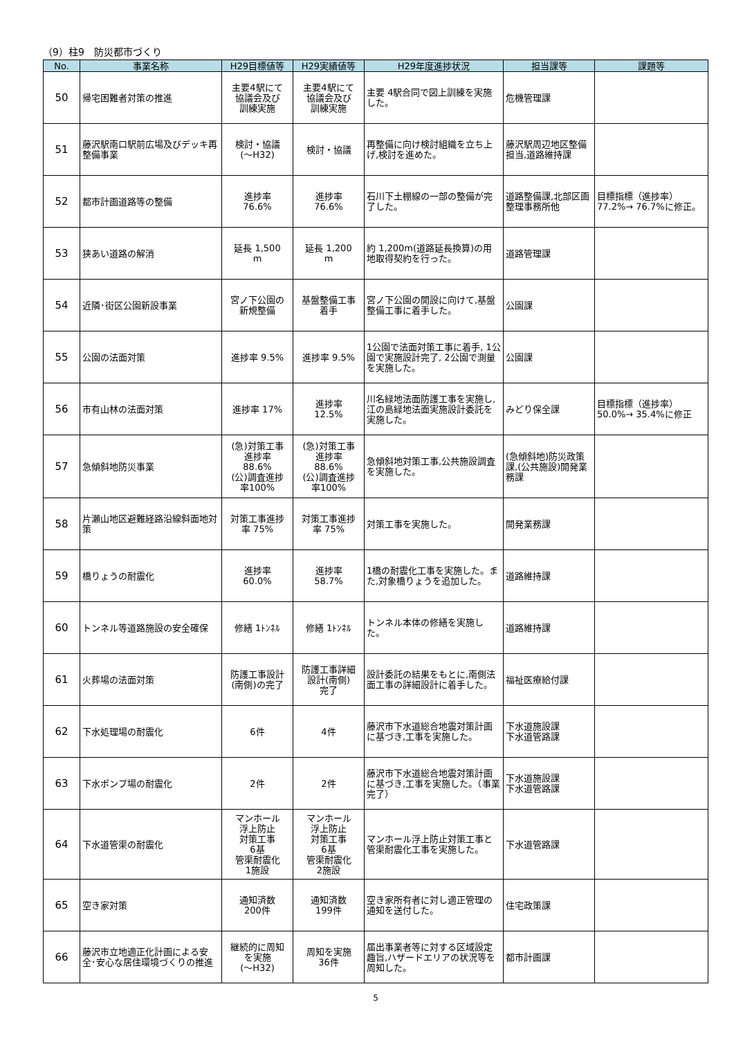（9）柱9　防災都市づくり
| No. | 事業名称 | H29目標値等 | H29実績値等 | H29年度進捗状況 | 担当課等 | 課題等 |
| --- | --- | --- | --- | --- | --- | --- |
| 50 | 帰宅困難者対策の推進 | 主要4駅にて 協議会及び 訓練実施 | 主要4駅にて 協議会及び 訓練実施 | 主要 4駅合同で図上訓練を実施した。 | 危機管理課 | |
| 51 | 藤沢駅南口駅前広場及びデッキ再整備事業 | 検討・協議 (～H32) | 検討・協議 | 再整備に向け検討組織を立ち上げ,検討を進めた。 | 藤沢駅周辺地区整備担当,道路維持課 | |
| 52 | 都市計画道路等の整備 | 進捗率 76.6% | 進捗率 76.6% | 石川下土棚線の一部の整備が完了した。 | 道路整備課,北部区画整理事務所他 | 目標指標（進捗率）77.2%→ 76.7%に修正。 |
| 53 | 狭あい道路の解消 | 延長 1,500 m | 延長 1,200 m | 約 1,200m(道路延長換算)の用地取得契約を行った。 | 道路管理課 | |
| 54 | 近隣･街区公園新設事業 | 宮ノ下公園の 新規整備 | 基盤整備工事 着手 | 宮ノ下公園の開設に向けて,基盤整備工事に着手した。 | 公園課 | |
| 55 | 公園の法面対策 | 進捗率 9.5% | 進捗率 9.5% | 1公園で法面対策工事に着手, 1公園で実施設計完了, 2公園で測量を実施した。 | 公園課 | |
| 56 | 市有山林の法面対策 | 進捗率 17% | 進捗率 12.5% | 川名緑地法面防護工事を実施し,江の島緑地法面実施設計委託を実施した。 | みどり保全課 | 目標指標（進捗率）50.0%→ 35.4%に修正 |
| 57 | 急傾斜地防災事業 | (急)対策工事 進捗率 88.6% (公)調査進捗 率100% | (急)対策工事 進捗率 88.6% (公)調査進捗 率100% | 急傾斜地対策工事,公共施設調査を実施した。 | (急傾斜地)防災政策課,(公共施設)開発業務課 | |
| 58 | 片瀬山地区避難経路沿線斜面地対策 | 対策工事進捗 率 75% | 対策工事進捗 率 75% | 対策工事を実施した。 | 開発業務課 | |
| 59 | 橋りょうの耐震化 | 進捗率 60.0% | 進捗率 58.7% | 1橋の耐震化工事を実施した。また,対象橋りょうを追加した。 | 道路維持課 | |
| 60 | トンネル等道路施設の安全確保 | 修繕 1ﾄﾝﾈﾙ | 修繕 1ﾄﾝﾈﾙ | トンネル本体の修繕を実施した。 | 道路維持課 | |
| 61 | 火葬場の法面対策 | 防護工事設計 (南側)の完了 | 防護工事詳細 設計(南側) 完了 | 設計委託の結果をもとに,南側法面工事の詳細設計に着手した。 | 福祉医療給付課 | |
| 62 | 下水処理場の耐震化 | 6件 | 4件 | 藤沢市下水道総合地震対策計画に基づき,工事を実施した。 | 下水道施設課 下水道管路課 | |
| 63 | 下水ポンプ場の耐震化 | 2件 | 2件 | 藤沢市下水道総合地震対策計画に基づき,工事を実施した。（事業完了） | 下水道施設課 下水道管路課 | |
| 64 | 下水道管渠の耐震化 | マンホール 浮上防止 対策工事 6基 管渠耐震化 1施設 | マンホール 浮上防止 対策工事 6基 管渠耐震化 2施設 | マンホール浮上防止対策工事と管渠耐震化工事を実施した。 | 下水道管路課 | |
| 65 | 空き家対策 | 通知済数 200件 | 通知済数 199件 | 空き家所有者に対し適正管理の通知を送付した。 | 住宅政策課 | |
| 66 | 藤沢市立地適正化計画による安全･安心な居住環境づくりの推進 | 継続的に周知 を実施 (～H32) | 周知を実施 36件 | 届出事業者等に対する区域設定趣旨,ハザードエリアの状況等を周知した。 | 都市計画課 | |
5